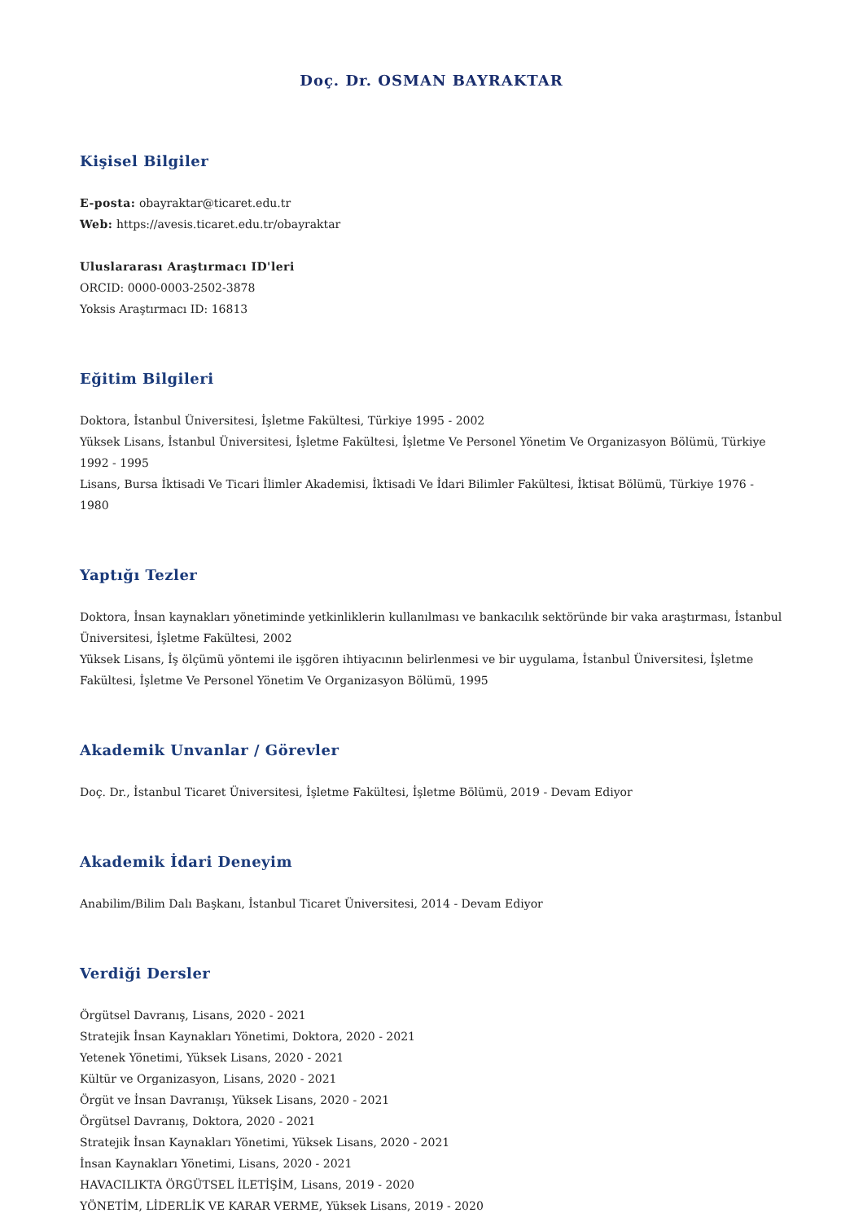Doç. Dr. OSMAN BAYRAKTAR
Kişisel Bilgiler
E-posta: obayraktar@ticaret.edu.tr
Web: https://avesis.ticaret.edu.tr/obayraktar
Uluslararası Araştırmacı ID'leri
ORCID: 0000-0003-2502-3878
Yoksis Araştırmacı ID: 16813
Eğitim Bilgileri
Doktora, İstanbul Üniversitesi, İşletme Fakültesi, Türkiye 1995 - 2002
Yüksek Lisans, İstanbul Üniversitesi, İşletme Fakültesi, İşletme Ve Personel Yönetim Ve Organizasyon Bölümü, Türkiye 1992 - 1995
Lisans, Bursa İktisadi Ve Ticari İlimler Akademisi, İktisadi Ve İdari Bilimler Fakültesi, İktisat Bölümü, Türkiye 1976 - 1980
Yaptığı Tezler
Doktora, İnsan kaynakları yönetiminde yetkinliklerin kullanılması ve bankacılık sektöründe bir vaka araştırması, İstanbul Üniversitesi, İşletme Fakültesi, 2002
Yüksek Lisans, İş ölçümü yöntemi ile işgören ihtiyacının belirlenmesi ve bir uygulama, İstanbul Üniversitesi, İşletme Fakültesi, İşletme Ve Personel Yönetim Ve Organizasyon Bölümü, 1995
Akademik Unvanlar / Görevler
Doç. Dr., İstanbul Ticaret Üniversitesi, İşletme Fakültesi, İşletme Bölümü, 2019 - Devam Ediyor
Akademik İdari Deneyim
Anabilim/Bilim Dalı Başkanı, İstanbul Ticaret Üniversitesi, 2014 - Devam Ediyor
Verdiği Dersler
Örgütsel Davranış, Lisans, 2020 - 2021
Stratejik İnsan Kaynakları Yönetimi, Doktora, 2020 - 2021
Yetenek Yönetimi, Yüksek Lisans, 2020 - 2021
Kültür ve Organizasyon, Lisans, 2020 - 2021
Örgüt ve İnsan Davranışı, Yüksek Lisans, 2020 - 2021
Örgütsel Davranış, Doktora, 2020 - 2021
Stratejik İnsan Kaynakları Yönetimi, Yüksek Lisans, 2020 - 2021
İnsan Kaynakları Yönetimi, Lisans, 2020 - 2021
HAVACILIKTA ÖRGÜTSEL İLETİŞİM, Lisans, 2019 - 2020
YÖNETİM, LİDERLİK VE KARAR VERME, Yüksek Lisans, 2019 - 2020